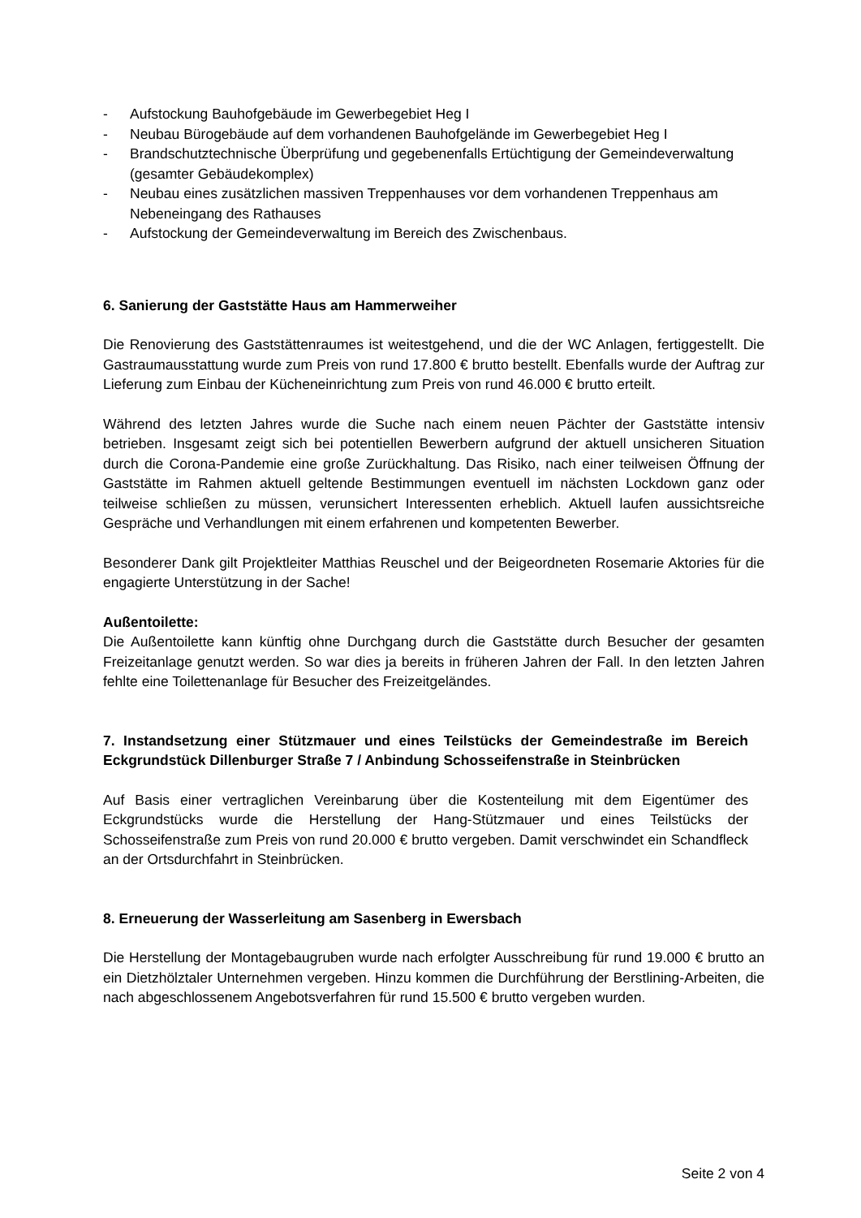- Aufstockung Bauhofgebäude im Gewerbegebiet Heg I
- Neubau Bürogebäude auf dem vorhandenen Bauhofgelände im Gewerbegebiet Heg I
- Brandschutztechnische Überprüfung und gegebenenfalls Ertüchtigung der Gemeindeverwaltung (gesamter Gebäudekomplex)
- Neubau eines zusätzlichen massiven Treppenhauses vor dem vorhandenen Treppenhaus am Nebeneingang des Rathauses
- Aufstockung der Gemeindeverwaltung im Bereich des Zwischenbaus.
6. Sanierung der Gaststätte Haus am Hammerweiher
Die Renovierung des Gaststättenraumes ist weitestgehend, und die der WC Anlagen, fertiggestellt. Die Gastraumausstattung wurde zum Preis von rund 17.800 € brutto bestellt. Ebenfalls wurde der Auftrag zur Lieferung zum Einbau der Kücheneinrichtung zum Preis von rund 46.000 € brutto erteilt.
Während des letzten Jahres wurde die Suche nach einem neuen Pächter der Gaststätte intensiv betrieben. Insgesamt zeigt sich bei potentiellen Bewerbern aufgrund der aktuell unsicheren Situation durch die Corona-Pandemie eine große Zurückhaltung. Das Risiko, nach einer teilweisen Öffnung der Gaststätte im Rahmen aktuell geltende Bestimmungen eventuell im nächsten Lockdown ganz oder teilweise schließen zu müssen, verunsichert Interessenten erheblich. Aktuell laufen aussichtsreiche Gespräche und Verhandlungen mit einem erfahrenen und kompetenten Bewerber.
Besonderer Dank gilt Projektleiter Matthias Reuschel und der Beigeordneten Rosemarie Aktories für die engagierte Unterstützung in der Sache!
Außentoilette:
Die Außentoilette kann künftig ohne Durchgang durch die Gaststätte durch Besucher der gesamten Freizeitanlage genutzt werden. So war dies ja bereits in früheren Jahren der Fall. In den letzten Jahren fehlte eine Toilettenanlage für Besucher des Freizeitgeländes.
7. Instandsetzung einer Stützmauer und eines Teilstücks der Gemeindestraße im Bereich Eckgrundstück Dillenburger Straße 7 / Anbindung Schosseifenstraße in Steinbrücken
Auf Basis einer vertraglichen Vereinbarung über die Kostenteilung mit dem Eigentümer des Eckgrundstücks wurde die Herstellung der Hang-Stützmauer und eines Teilstücks der Schosseifenstraße zum Preis von rund 20.000 € brutto vergeben. Damit verschwindet ein Schandfleck an der Ortsdurchfahrt in Steinbrücken.
8. Erneuerung der Wasserleitung am Sasenberg in Ewersbach
Die Herstellung der Montagebaugruben wurde nach erfolgter Ausschreibung für rund 19.000 € brutto an ein Dietzhölztaler Unternehmen vergeben. Hinzu kommen die Durchführung der Berstlining-Arbeiten, die nach abgeschlossenem Angebotsverfahren für rund 15.500 € brutto vergeben wurden.
Seite 2 von 4